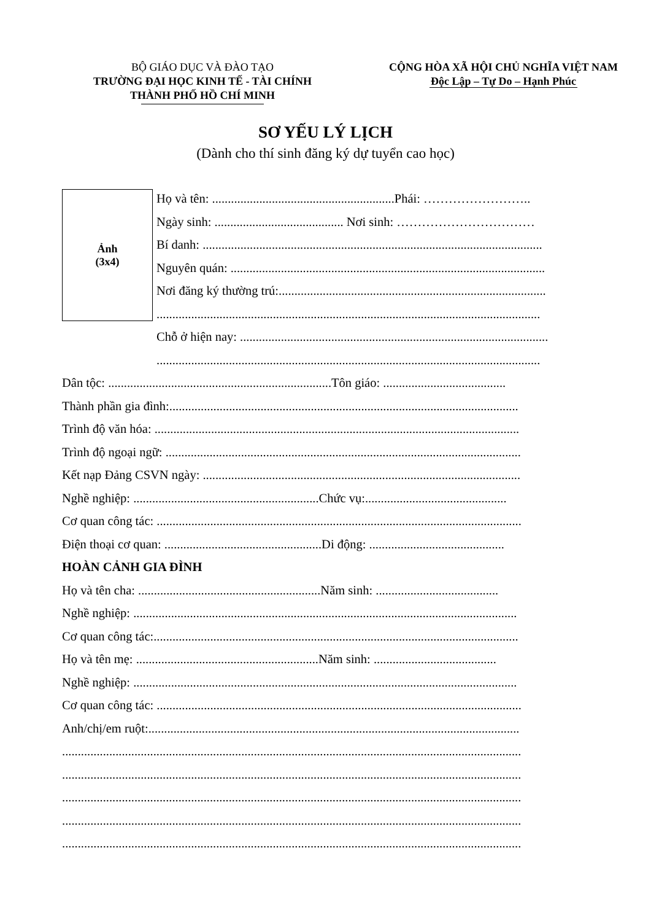BỘ GIÁO DỤC VÀ ĐÀO TẠO
TRƯỜNG ĐẠI HỌC KINH TẾ - TÀI CHÍNH
THÀNH PHỐ HỒ CHÍ MINH
CỘNG HÒA XÃ HỘI CHỦ NGHĨA VIỆT NAM
Độc Lập – Tự Do – Hạnh Phúc
SƠ YẾU LÝ LỊCH
(Dành cho thí sinh đăng ký dự tuyển cao học)
Ảnh
(3x4)
Họ và tên: ..........................................................Phái: ……………………..
Ngày sinh: ......................................... Nơi sinh: ……………………………
Bí danh: ............................................................................................................
Nguyên quán: ....................................................................................................
Nơi đăng ký thường trú:.....................................................................................
..........................................................................................................................
Chỗ ở hiện nay: ..................................................................................................
..........................................................................................................................
Dân tộc: .......................................................................Tôn giáo: .......................................
Thành phần gia đình:...............................................................................................................
Trình độ văn hóa: ....................................................................................................................
Trình độ ngoại ngữ: .................................................................................................................
Kết nạp Đảng CSVN ngày: .....................................................................................................
Nghề nghiệp: ...........................................................Chức vụ:.............................................
Cơ quan công tác: ....................................................................................................................
Điện thoại cơ quan: ..................................................Di động: ...........................................
HOÀN CẢNH GIA ĐÌNH
Họ và tên cha: ..........................................................Năm sinh: .......................................
Nghề nghiệp: ..........................................................................................................................
Cơ quan công tác:....................................................................................................................
Họ và tên mẹ: ..........................................................Năm sinh: .......................................
Nghề nghiệp: ..........................................................................................................................
Cơ quan công tác: ....................................................................................................................
Anh/chị/em ruột:......................................................................................................................
..................................................................................................................................................
..................................................................................................................................................
..................................................................................................................................................
..................................................................................................................................................
..................................................................................................................................................